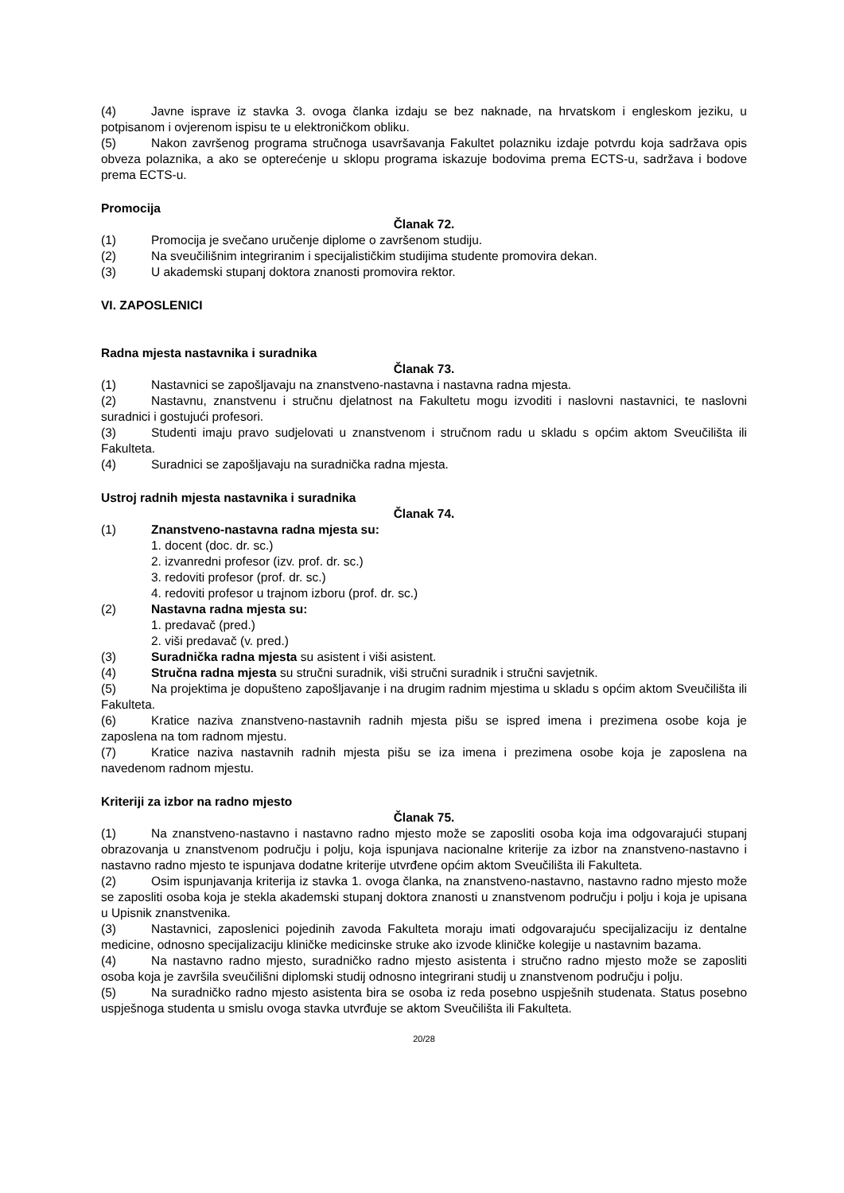(4) Javne isprave iz stavka 3. ovoga članka izdaju se bez naknade, na hrvatskom i engleskom jeziku, u potpisanom i ovjerenom ispisu te u elektroničkom obliku.
(5) Nakon završenog programa stručnoga usavršavanja Fakultet polazniku izdaje potvrdu koja sadržava opis obveza polaznika, a ako se opterećenje u sklopu programa iskazuje bodovima prema ECTS-u, sadržava i bodove prema ECTS-u.
Promocija
Članak 72.
(1) Promocija je svečano uručenje diplome o završenom studiju.
(2) Na sveučilišnim integriranim i specijalističkim studijima studente promovira dekan.
(3) U akademski stupanj doktora znanosti promovira rektor.
VI. ZAPOSLENICI
Radna mjesta nastavnika i suradnika
Članak 73.
(1) Nastavnici se zapošljavaju na znanstveno-nastavna i nastavna radna mjesta.
(2) Nastavnu, znanstvenu i stručnu djelatnost na Fakultetu mogu izvoditi i naslovni nastavnici, te naslovni suradnici i gostujući profesori.
(3) Studenti imaju pravo sudjelovati u znanstvenom i stručnom radu u skladu s općim aktom Sveučilišta ili Fakulteta.
(4) Suradnici se zapošljavaju na suradnička radna mjesta.
Ustroj radnih mjesta nastavnika i suradnika
Članak 74.
(1) Znanstveno-nastavna radna mjesta su:
1. docent (doc. dr. sc.)
2. izvanredni profesor (izv. prof. dr. sc.)
3. redoviti profesor (prof. dr. sc.)
4. redoviti profesor u trajnom izboru (prof. dr. sc.)
(2) Nastavna radna mjesta su:
1. predavač (pred.)
2. viši predavač (v. pred.)
(3) Suradnička radna mjesta su asistent i viši asistent.
(4) Stručna radna mjesta su stručni suradnik, viši stručni suradnik i stručni savjetnik.
(5) Na projektima je dopušteno zapošljavanje i na drugim radnim mjestima u skladu s općim aktom Sveučilišta ili Fakulteta.
(6) Kratice naziva znanstveno-nastavnih radnih mjesta pišu se ispred imena i prezimena osobe koja je zaposlena na tom radnom mjestu.
(7) Kratice naziva nastavnih radnih mjesta pišu se iza imena i prezimena osobe koja je zaposlena na navedenom radnom mjestu.
Kriteriji za izbor na radno mjesto
Članak 75.
(1) Na znanstveno-nastavno i nastavno radno mjesto može se zaposliti osoba koja ima odgovarajući stupanj obrazovanja u znanstvenom području i polju, koja ispunjava nacionalne kriterije za izbor na znanstveno-nastavno i nastavno radno mjesto te ispunjava dodatne kriterije utvrđene općim aktom Sveučilišta ili Fakulteta.
(2) Osim ispunjavanja kriterija iz stavka 1. ovoga članka, na znanstveno-nastavno, nastavno radno mjesto može se zaposliti osoba koja je stekla akademski stupanj doktora znanosti u znanstvenom području i polju i koja je upisana u Upisnik znanstvenika.
(3) Nastavnici, zaposlenici pojedinih zavoda Fakulteta moraju imati odgovarajuću specijalizaciju iz dentalne medicine, odnosno specijalizaciju kliničke medicinske struke ako izvode kliničke kolegije u nastavnim bazama.
(4) Na nastavno radno mjesto, suradničko radno mjesto asistenta i stručno radno mjesto može se zaposliti osoba koja je završila sveučilišni diplomski studij odnosno integrirani studij u znanstvenom području i polju.
(5) Na suradničko radno mjesto asistenta bira se osoba iz reda posebno uspješnih studenata. Status posebno uspješnoga studenta u smislu ovoga stavka utvrđuje se aktom Sveučilišta ili Fakulteta.
20/28